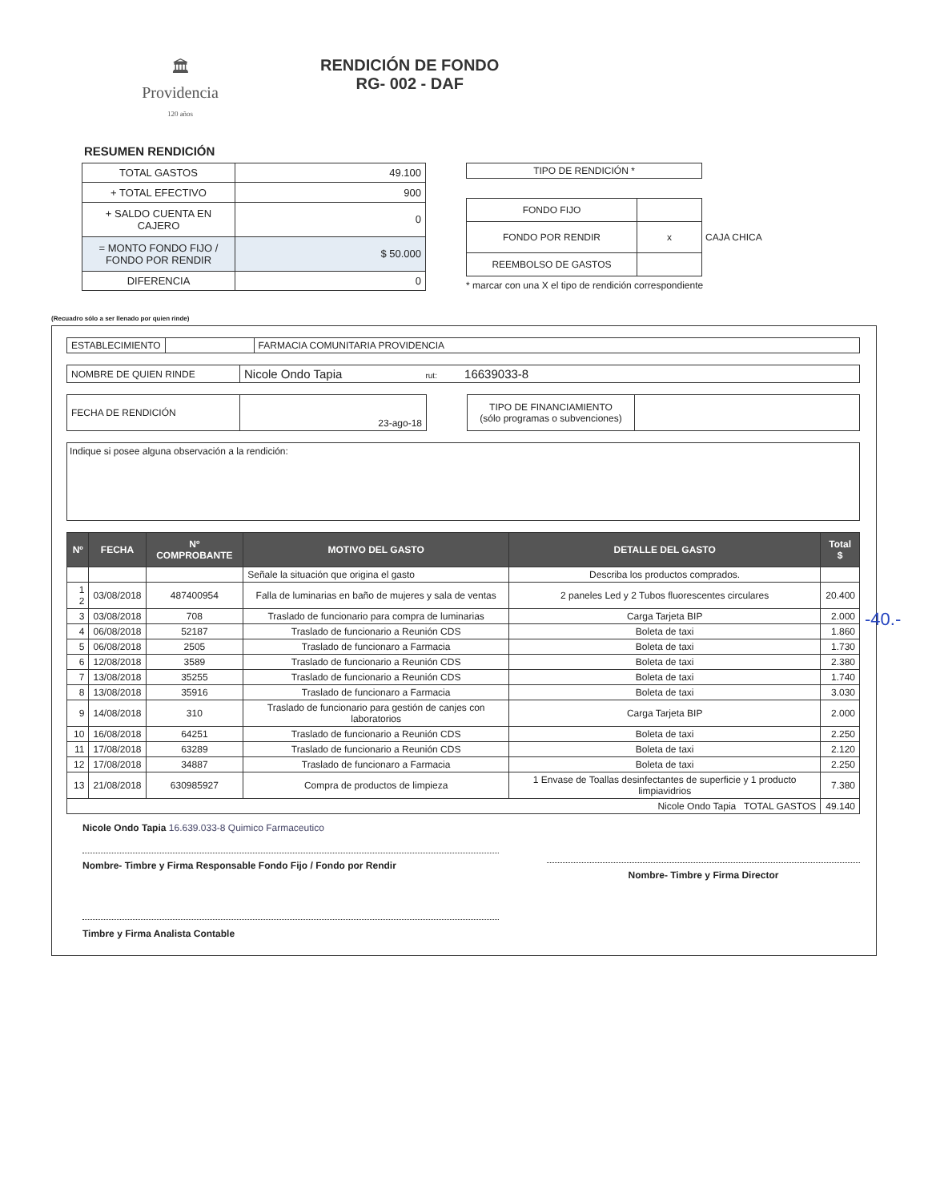🏛
Providencia
120 años
RENDICIÓN DE FONDO
RG- 002 - DAF
RESUMEN RENDICIÓN
| TOTAL GASTOS | 49.100 |
| + TOTAL EFECTIVO | 900 |
| + SALDO CUENTA EN CAJERO | 0 |
| = MONTO FONDO FIJO / FONDO POR RENDIR | $ 50.000 |
| DIFERENCIA | 0 |
| TIPO DE RENDICIÓN * |
| FONDO FIJO | |
| FONDO POR RENDIR | x |
| REEMBOLSO DE GASTOS | |
CAJA CHICA
* marcar con una X el tipo de rendición correspondiente
(Recuadro sólo a ser llenado por quien rinde)
| ESTABLECIMIENTO | | FARMACIA COMUNITARIA PROVIDENCIA |
| NOMBRE DE QUIEN RINDE | Nicole Ondo Tapia rut: 16639033-8 |
| FECHA DE RENDICIÓN | 23-ago-18 |
| TIPO DE FINANCIAMIENTO (sólo programas o subvenciones) | |
Indique si posee alguna observación a la rendición:
| Nº | FECHA | Nº COMPROBANTE | MOTIVO DEL GASTO | DETALLE DEL GASTO | Total $ |
| --- | --- | --- | --- | --- | --- |
| | | | Señale la situación que origina el gasto | Describa los productos comprados. | |
| 1 2 | 03/08/2018 | 487400954 | Falla de luminarias en baño de mujeres y sala de ventas | 2 paneles Led y 2 Tubos fluorescentes circulares | 20.400 |
| 3 | 03/08/2018 | 708 | Traslado de funcionario para compra de luminarias | Carga Tarjeta BIP | 2.000 |
| 4 | 06/08/2018 | 52187 | Traslado de funcionario a Reunión CDS | Boleta de taxi | 1.860 |
| 5 | 06/08/2018 | 2505 | Traslado de funcionaro a Farmacia | Boleta de taxi | 1.730 |
| 6 | 12/08/2018 | 3589 | Traslado de funcionario a Reunión CDS | Boleta de taxi | 2.380 |
| 7 | 13/08/2018 | 35255 | Traslado de funcionario a Reunión CDS | Boleta de taxi | 1.740 |
| 8 | 13/08/2018 | 35916 | Traslado de funcionaro a Farmacia | Boleta de taxi | 3.030 |
| 9 | 14/08/2018 | 310 | Traslado de funcionario para gestión de canjes con laboratorios | Carga Tarjeta BIP | 2.000 |
| 10 | 16/08/2018 | 64251 | Traslado de funcionario a Reunión CDS | Boleta de taxi | 2.250 |
| 11 | 17/08/2018 | 63289 | Traslado de funcionario a Reunión CDS | Boleta de taxi | 2.120 |
| 12 | 17/08/2018 | 34887 | Traslado de funcionaro a Farmacia | Boleta de taxi | 2.250 |
| 13 | 21/08/2018 | 630985927 | Compra de productos de limpieza | 1 Envase de Toallas desinfectantes de superficie y 1 producto limpiavidrios | 7.380 |
| Nicole Ondo Tapia TOTAL GASTOS | | | | | 49.140 |
Nicole Ondo Tapia 16.639.033-8 Quimico Farmaceutico
Nombre- Timbre y Firma Responsable Fondo Fijo / Fondo por Rendir
Timbre y Firma Analista Contable
Nombre- Timbre y Firma Director
-40.-